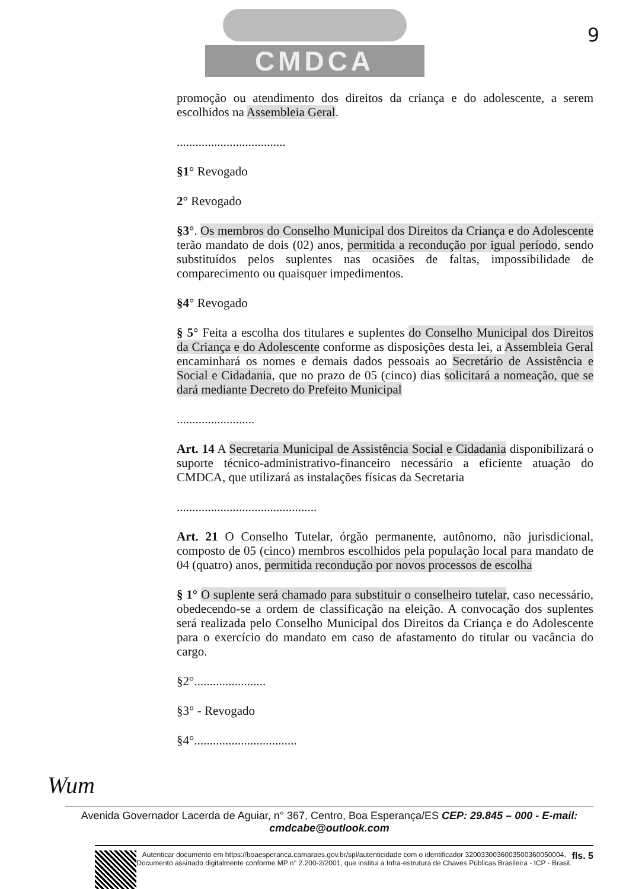CMDCA
9
promoção ou atendimento dos direitos da criança e do adolescente, a serem escolhidos na Assembleia Geral.
...................................
§1° Revogado
2° Revogado
§3°. Os membros do Conselho Municipal dos Direitos da Criança e do Adolescente terão mandato de dois (02) anos, permitida a recondução por igual período, sendo substituídos pelos suplentes nas ocasiões de faltas, impossibilidade de comparecimento ou quaisquer impedimentos.
§4° Revogado
§ 5° Feita a escolha dos titulares e suplentes do Conselho Municipal dos Direitos da Criança e do Adolescente conforme as disposições desta lei, a Assembleia Geral encaminhará os nomes e demais dados pessoais ao Secretário de Assistência e Social e Cidadania, que no prazo de 05 (cinco) dias solicitará a nomeação, que se dará mediante Decreto do Prefeito Municipal
.........................
Art. 14 A Secretaria Municipal de Assistência Social e Cidadania disponibilizará o suporte técnico-administrativo-financeiro necessário a eficiente atuação do CMDCA, que utilizará as instalações físicas da Secretaria
.............................................
Art. 21 O Conselho Tutelar, órgão permanente, autônomo, não jurisdicional, composto de 05 (cinco) membros escolhidos pela população local para mandato de 04 (quatro) anos, permitida recondução por novos processos de escolha
§ 1° O suplente será chamado para substituir o conselheiro tutelar, caso necessário, obedecendo-se a ordem de classificação na eleição. A convocação dos suplentes será realizada pelo Conselho Municipal dos Direitos da Criança e do Adolescente para o exercício do mandato em caso de afastamento do titular ou vacância do cargo.
§2°.......................
§3° - Revogado
§4°.................................
Wum
Avenida Governador Lacerda de Aguiar, n° 367, Centro, Boa Esperança/ES CEP: 29.845 – 000 - E-mail: cmdcabe@outlook.com
Autenticar documento em https://boaesperanca.camaraes.gov.br/spl/autenticidade com o identificador 3200330036003500360050004, Documento assinado digitalmente conforme MP n° 2.200-2/2001, que institui a Infra-estrutura de Chaves Públicas Brasileira - ICP - Brasil.
fls. 5